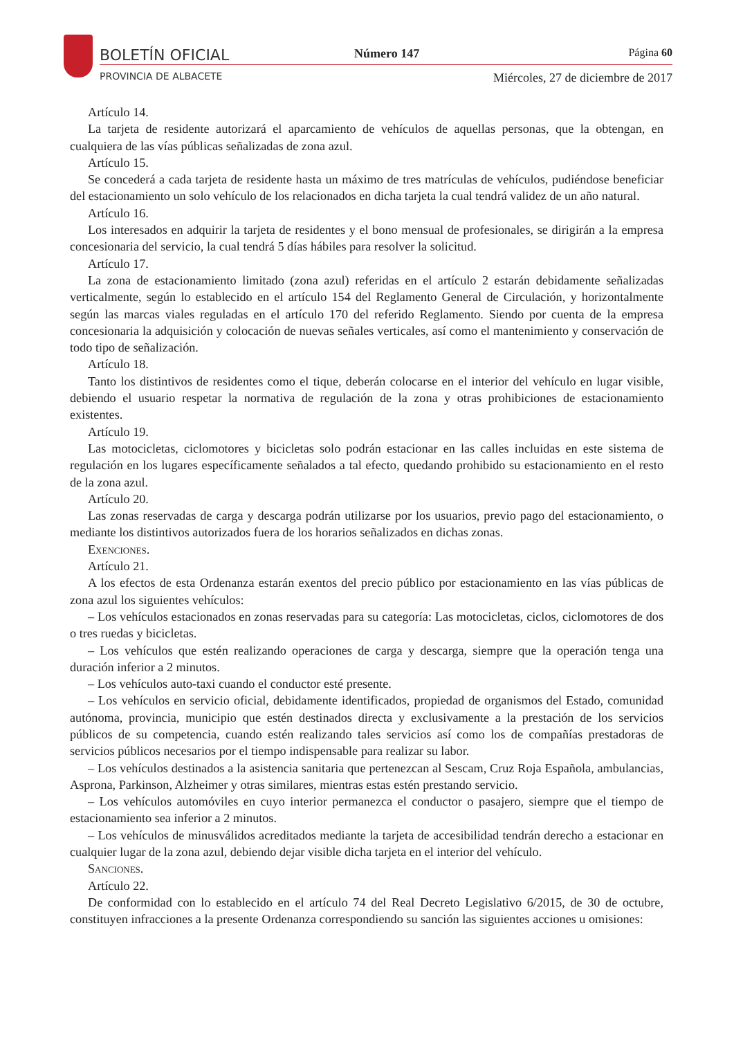BOLETÍN OFICIAL Número 147 Página 60
PROVINCIA DE ALBACETE
Miércoles, 27 de diciembre de 2017
Artículo 14.
La tarjeta de residente autorizará el aparcamiento de vehículos de aquellas personas, que la obtengan, en cualquiera de las vías públicas señalizadas de zona azul.
Artículo 15.
Se concederá a cada tarjeta de residente hasta un máximo de tres matrículas de vehículos, pudiéndose beneficiar del estacionamiento un solo vehículo de los relacionados en dicha tarjeta la cual tendrá validez de un año natural.
Artículo 16.
Los interesados en adquirir la tarjeta de residentes y el bono mensual de profesionales, se dirigirán a la empresa concesionaria del servicio, la cual tendrá 5 días hábiles para resolver la solicitud.
Artículo 17.
La zona de estacionamiento limitado (zona azul) referidas en el artículo 2 estarán debidamente señalizadas verticalmente, según lo establecido en el artículo 154 del Reglamento General de Circulación, y horizontalmente según las marcas viales reguladas en el artículo 170 del referido Reglamento. Siendo por cuenta de la empresa concesionaria la adquisición y colocación de nuevas señales verticales, así como el mantenimiento y conservación de todo tipo de señalización.
Artículo 18.
Tanto los distintivos de residentes como el tique, deberán colocarse en el interior del vehículo en lugar visible, debiendo el usuario respetar la normativa de regulación de la zona y otras prohibiciones de estacionamiento existentes.
Artículo 19.
Las motocicletas, ciclomotores y bicicletas solo podrán estacionar en las calles incluidas en este sistema de regulación en los lugares específicamente señalados a tal efecto, quedando prohibido su estacionamiento en el resto de la zona azul.
Artículo 20.
Las zonas reservadas de carga y descarga podrán utilizarse por los usuarios, previo pago del estacionamiento, o mediante los distintivos autorizados fuera de los horarios señalizados en dichas zonas.
Exenciones.
Artículo 21.
A los efectos de esta Ordenanza estarán exentos del precio público por estacionamiento en las vías públicas de zona azul los siguientes vehículos:
– Los vehículos estacionados en zonas reservadas para su categoría: Las motocicletas, ciclos, ciclomotores de dos o tres ruedas y bicicletas.
– Los vehículos que estén realizando operaciones de carga y descarga, siempre que la operación tenga una duración inferior a 2 minutos.
– Los vehículos auto-taxi cuando el conductor esté presente.
– Los vehículos en servicio oficial, debidamente identificados, propiedad de organismos del Estado, comunidad autónoma, provincia, municipio que estén destinados directa y exclusivamente a la prestación de los servicios públicos de su competencia, cuando estén realizando tales servicios así como los de compañías prestadoras de servicios públicos necesarios por el tiempo indispensable para realizar su labor.
– Los vehículos destinados a la asistencia sanitaria que pertenezcan al Sescam, Cruz Roja Española, ambulancias, Asprona, Parkinson, Alzheimer y otras similares, mientras estas estén prestando servicio.
– Los vehículos automóviles en cuyo interior permanezca el conductor o pasajero, siempre que el tiempo de estacionamiento sea inferior a 2 minutos.
– Los vehículos de minusválidos acreditados mediante la tarjeta de accesibilidad tendrán derecho a estacionar en cualquier lugar de la zona azul, debiendo dejar visible dicha tarjeta en el interior del vehículo.
Sanciones.
Artículo 22.
De conformidad con lo establecido en el artículo 74 del Real Decreto Legislativo 6/2015, de 30 de octubre, constituyen infracciones a la presente Ordenanza correspondiendo su sanción las siguientes acciones u omisiones: